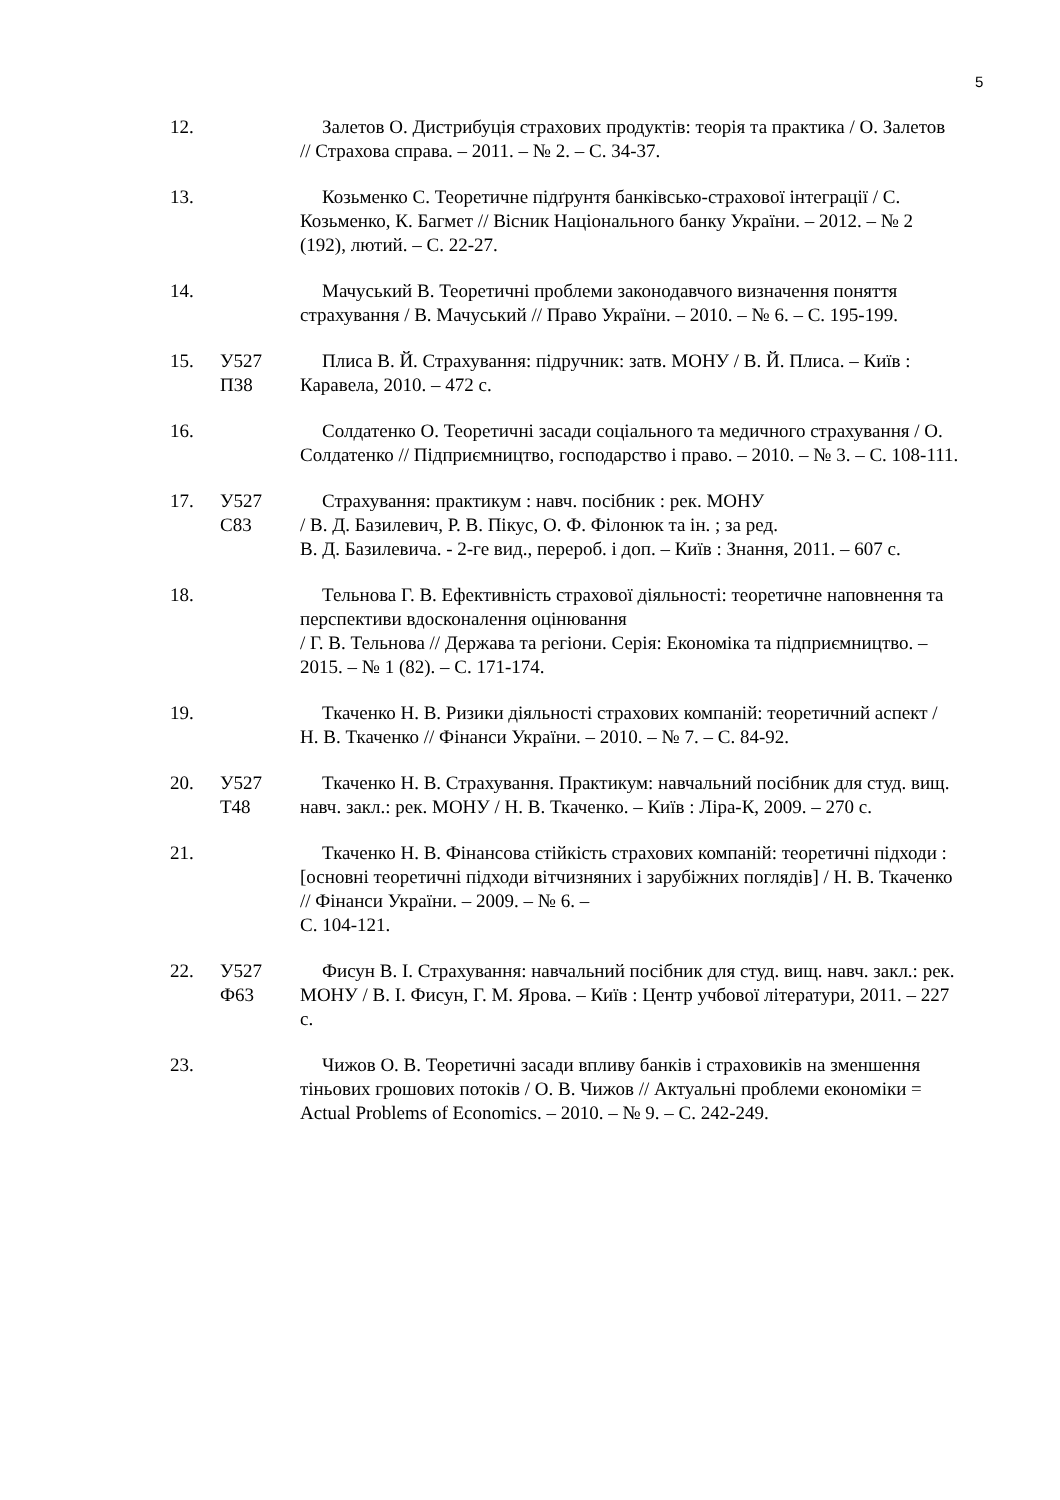5
12. Залетов О. Дистрибуція страхових продуктів: теорія та практика / О. Залетов // Страхова справа. – 2011. – № 2. – С. 34-37.
13. Козьменко С. Теоретичне підґрунтя банківсько-страхової інтеграції / С. Козьменко, К. Багмет // Вісник Національного банку України. – 2012. – № 2 (192), лютий. – С. 22-27.
14. Мачуський В. Теоретичні проблеми законодавчого визначення поняття страхування / В. Мачуський // Право України. – 2010. – № 6. – С. 195-199.
15. У527
П38
Плиса В. Й. Страхування: підручник: затв. МОНУ / В. Й. Плиса. – Київ : Каравела, 2010. – 472 с.
16. Солдатенко О. Теоретичні засади соціального та медичного страхування / О. Солдатенко // Підприємництво, господарство і право. – 2010. – № 3. – С. 108-111.
17. У527
С83
Страхування: практикум : навч. посібник : рек. МОНУ
/ В. Д. Базилевич, Р. В. Пікус, О. Ф. Філонюк та ін. ; за ред.
В. Д. Базилевича. - 2-ге вид., перероб. і доп. – Київ : Знання, 2011. – 607 с.
18. Тельнова Г. В. Ефективність страхової діяльності: теоретичне наповнення та перспективи вдосконалення оцінювання
/ Г. В. Тельнова // Держава та регіони. Серія: Економіка та підприємництво. – 2015. – № 1 (82). – С. 171-174.
19. Ткаченко Н. В. Ризики діяльності страхових компаній: теоретичний аспект / Н. В. Ткаченко // Фінанси України. – 2010. – № 7. – С. 84-92.
20. У527
Т48
Ткаченко Н. В. Страхування. Практикум: навчальний посібник для студ. вищ. навч. закл.: рек. МОНУ / Н. В. Ткаченко. – Київ : Ліра-К, 2009. – 270 с.
21. Ткаченко Н. В. Фінансова стійкість страхових компаній: теоретичні підходи : [основні теоретичні підходи вітчизняних і зарубіжних поглядів] / Н. В. Ткаченко // Фінанси України. – 2009. – № 6. –
С. 104-121.
22. У527
Ф63
Фисун В. І. Страхування: навчальний посібник для студ. вищ. навч. закл.: рек. МОНУ / В. І. Фисун, Г. М. Ярова. – Київ : Центр учбової літератури, 2011. – 227 с.
23. Чижов О. В. Теоретичні засади впливу банків і страховиків на зменшення тіньових грошових потоків / О. В. Чижов // Актуальні проблеми економіки = Actual Problems of Economics. – 2010. – № 9. – С. 242-249.